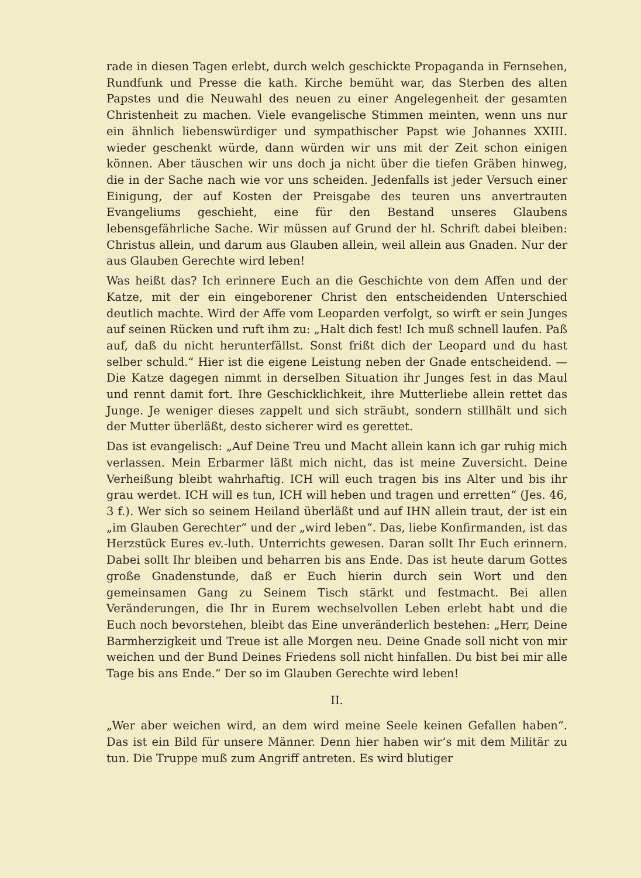rade in diesen Tagen erlebt, durch welch geschickte Propaganda in Fernsehen, Rundfunk und Presse die kath. Kirche bemüht war, das Sterben des alten Papstes und die Neuwahl des neuen zu einer Angelegenheit der gesamten Christenheit zu machen. Viele evangelische Stimmen meinten, wenn uns nur ein ähnlich liebenswürdiger und sympathischer Papst wie Johannes XXIII. wieder geschenkt würde, dann würden wir uns mit der Zeit schon einigen können. Aber täuschen wir uns doch ja nicht über die tiefen Gräben hinweg, die in der Sache nach wie vor uns scheiden. Jedenfalls ist jeder Versuch einer Einigung, der auf Kosten der Preisgabe des teuren uns anvertrauten Evangeliums geschieht, eine für den Bestand unseres Glaubens lebensgefährliche Sache. Wir müssen auf Grund der hl. Schrift dabei bleiben: Christus allein, und darum aus Glauben allein, weil allein aus Gnaden. Nur der aus Glauben Gerechte wird leben!
Was heißt das? Ich erinnere Euch an die Geschichte von dem Affen und der Katze, mit der ein eingeborener Christ den entscheidenden Unterschied deutlich machte. Wird der Affe vom Leoparden verfolgt, so wirft er sein Junges auf seinen Rücken und ruft ihm zu: „Halt dich fest! Ich muß schnell laufen. Paß auf, daß du nicht herunterfällst. Sonst frißt dich der Leopard und du hast selber schuld.“ Hier ist die eigene Leistung neben der Gnade entscheidend. — Die Katze dagegen nimmt in derselben Situation ihr Junges fest in das Maul und rennt damit fort. Ihre Geschicklichkeit, ihre Mutterliebe allein rettet das Junge. Je weniger dieses zappelt und sich sträubt, sondern stillhält und sich der Mutter überläßt, desto sicherer wird es gerettet.
Das ist evangelisch: „Auf Deine Treu und Macht allein kann ich gar ruhig mich verlassen. Mein Erbarmer läßt mich nicht, das ist meine Zuversicht. Deine Verheißung bleibt wahrhaftig. ICH will euch tragen bis ins Alter und bis ihr grau werdet. ICH will es tun, ICH will heben und tragen und erretten“ (Jes. 46, 3 f.). Wer sich so seinem Heiland überläßt und auf IHN allein traut, der ist ein „im Glauben Gerechter“ und der „wird leben“. Das, liebe Konfirmanden, ist das Herzstück Eures ev.-luth. Unterrichts gewesen. Daran sollt Ihr Euch erinnern. Dabei sollt Ihr bleiben und beharren bis ans Ende. Das ist heute darum Gottes große Gnadenstunde, daß er Euch hierin durch sein Wort und den gemeinsamen Gang zu Seinem Tisch stärkt und festmacht. Bei allen Veränderungen, die Ihr in Eurem wechselvollen Leben erlebt habt und die Euch noch bevorstehen, bleibt das Eine unveränderlich bestehen: „Herr, Deine Barmherzigkeit und Treue ist alle Morgen neu. Deine Gnade soll nicht von mir weichen und der Bund Deines Friedens soll nicht hinfallen. Du bist bei mir alle Tage bis ans Ende.“ Der so im Glauben Gerechte wird leben!
II.
„Wer aber weichen wird, an dem wird meine Seele keinen Gefallen haben“. Das ist ein Bild für unsere Männer. Denn hier haben wir‘s mit dem Militär zu tun. Die Truppe muß zum Angriff antreten. Es wird blutiger